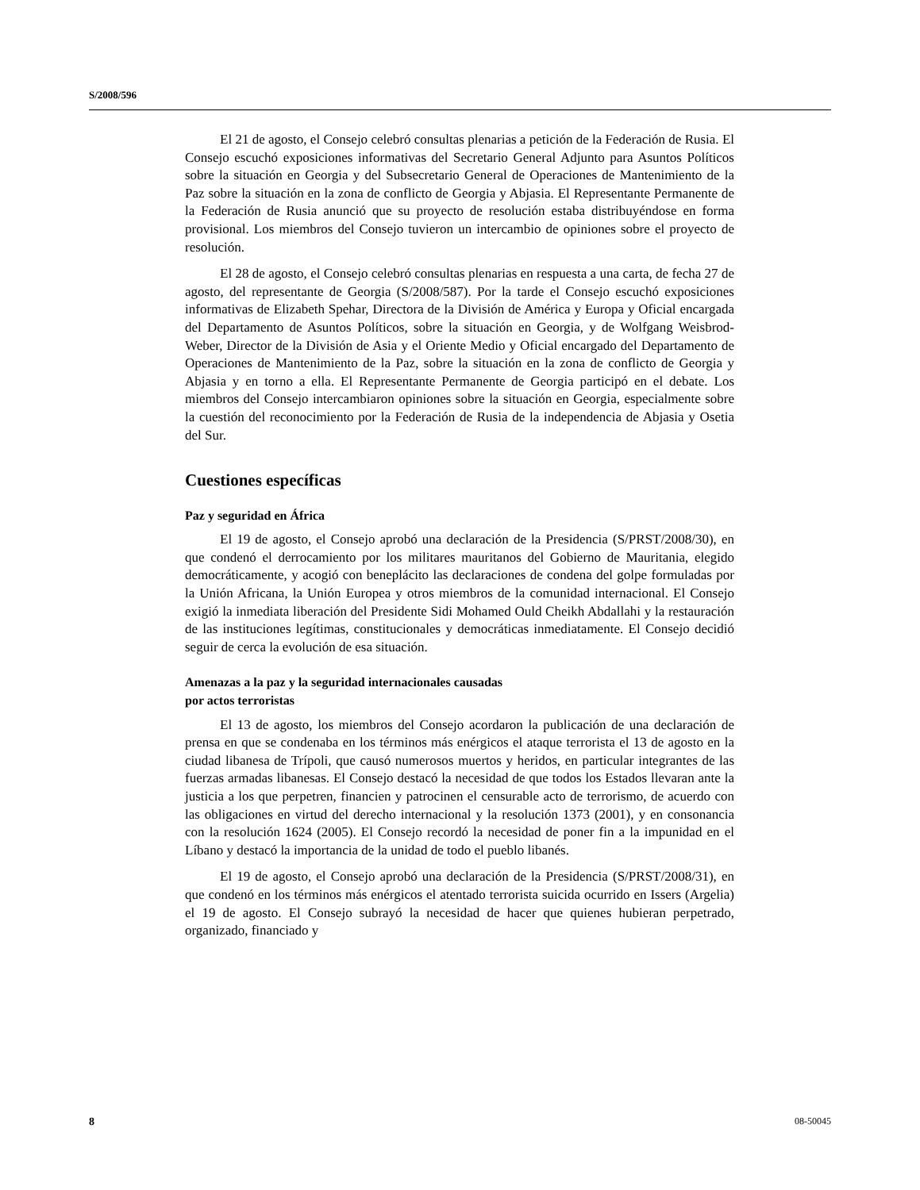S/2008/596
El 21 de agosto, el Consejo celebró consultas plenarias a petición de la Federación de Rusia. El Consejo escuchó exposiciones informativas del Secretario General Adjunto para Asuntos Políticos sobre la situación en Georgia y del Subsecretario General de Operaciones de Mantenimiento de la Paz sobre la situación en la zona de conflicto de Georgia y Abjasia. El Representante Permanente de la Federación de Rusia anunció que su proyecto de resolución estaba distribuyéndose en forma provisional. Los miembros del Consejo tuvieron un intercambio de opiniones sobre el proyecto de resolución.
El 28 de agosto, el Consejo celebró consultas plenarias en respuesta a una carta, de fecha 27 de agosto, del representante de Georgia (S/2008/587). Por la tarde el Consejo escuchó exposiciones informativas de Elizabeth Spehar, Directora de la División de América y Europa y Oficial encargada del Departamento de Asuntos Políticos, sobre la situación en Georgia, y de Wolfgang Weisbrod-Weber, Director de la División de Asia y el Oriente Medio y Oficial encargado del Departamento de Operaciones de Mantenimiento de la Paz, sobre la situación en la zona de conflicto de Georgia y Abjasia y en torno a ella. El Representante Permanente de Georgia participó en el debate. Los miembros del Consejo intercambiaron opiniones sobre la situación en Georgia, especialmente sobre la cuestión del reconocimiento por la Federación de Rusia de la independencia de Abjasia y Osetia del Sur.
Cuestiones específicas
Paz y seguridad en África
El 19 de agosto, el Consejo aprobó una declaración de la Presidencia (S/PRST/2008/30), en que condenó el derrocamiento por los militares mauritanos del Gobierno de Mauritania, elegido democráticamente, y acogió con beneplácito las declaraciones de condena del golpe formuladas por la Unión Africana, la Unión Europea y otros miembros de la comunidad internacional. El Consejo exigió la inmediata liberación del Presidente Sidi Mohamed Ould Cheikh Abdallahi y la restauración de las instituciones legítimas, constitucionales y democráticas inmediatamente. El Consejo decidió seguir de cerca la evolución de esa situación.
Amenazas a la paz y la seguridad internacionales causadas
por actos terroristas
El 13 de agosto, los miembros del Consejo acordaron la publicación de una declaración de prensa en que se condenaba en los términos más enérgicos el ataque terrorista el 13 de agosto en la ciudad libanesa de Trípoli, que causó numerosos muertos y heridos, en particular integrantes de las fuerzas armadas libanesas. El Consejo destacó la necesidad de que todos los Estados llevaran ante la justicia a los que perpetren, financien y patrocinen el censurable acto de terrorismo, de acuerdo con las obligaciones en virtud del derecho internacional y la resolución 1373 (2001), y en consonancia con la resolución 1624 (2005). El Consejo recordó la necesidad de poner fin a la impunidad en el Líbano y destacó la importancia de la unidad de todo el pueblo libanés.
El 19 de agosto, el Consejo aprobó una declaración de la Presidencia (S/PRST/2008/31), en que condenó en los términos más enérgicos el atentado terrorista suicida ocurrido en Issers (Argelia) el 19 de agosto. El Consejo subrayó la necesidad de hacer que quienes hubieran perpetrado, organizado, financiado y
8 08-50045